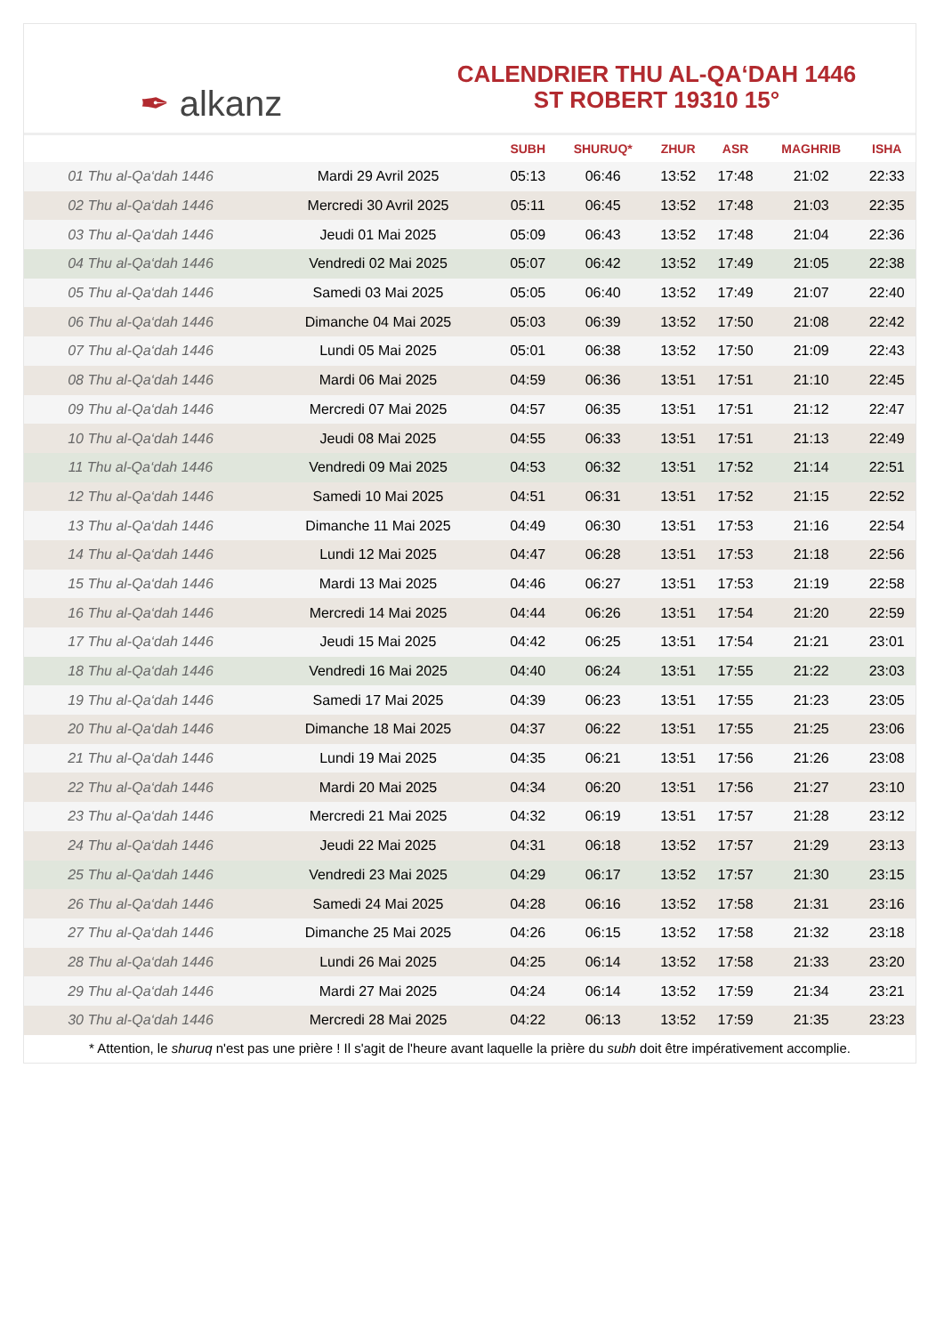✒ alkanz
CALENDRIER THU AL-QA‘DAH 1446
ST ROBERT 19310 15°
| | | SUBH | SHURUQ* | ZHUR | ASR | MAGHRIB | ISHA |
| --- | --- | --- | --- | --- | --- | --- | --- |
| 01 Thu al-Qa‘dah 1446 | Mardi 29 Avril 2025 | 05:13 | 06:46 | 13:52 | 17:48 | 21:02 | 22:33 |
| 02 Thu al-Qa‘dah 1446 | Mercredi 30 Avril 2025 | 05:11 | 06:45 | 13:52 | 17:48 | 21:03 | 22:35 |
| 03 Thu al-Qa‘dah 1446 | Jeudi 01 Mai 2025 | 05:09 | 06:43 | 13:52 | 17:48 | 21:04 | 22:36 |
| 04 Thu al-Qa‘dah 1446 | Vendredi 02 Mai 2025 | 05:07 | 06:42 | 13:52 | 17:49 | 21:05 | 22:38 |
| 05 Thu al-Qa‘dah 1446 | Samedi 03 Mai 2025 | 05:05 | 06:40 | 13:52 | 17:49 | 21:07 | 22:40 |
| 06 Thu al-Qa‘dah 1446 | Dimanche 04 Mai 2025 | 05:03 | 06:39 | 13:52 | 17:50 | 21:08 | 22:42 |
| 07 Thu al-Qa‘dah 1446 | Lundi 05 Mai 2025 | 05:01 | 06:38 | 13:52 | 17:50 | 21:09 | 22:43 |
| 08 Thu al-Qa‘dah 1446 | Mardi 06 Mai 2025 | 04:59 | 06:36 | 13:51 | 17:51 | 21:10 | 22:45 |
| 09 Thu al-Qa‘dah 1446 | Mercredi 07 Mai 2025 | 04:57 | 06:35 | 13:51 | 17:51 | 21:12 | 22:47 |
| 10 Thu al-Qa‘dah 1446 | Jeudi 08 Mai 2025 | 04:55 | 06:33 | 13:51 | 17:51 | 21:13 | 22:49 |
| 11 Thu al-Qa‘dah 1446 | Vendredi 09 Mai 2025 | 04:53 | 06:32 | 13:51 | 17:52 | 21:14 | 22:51 |
| 12 Thu al-Qa‘dah 1446 | Samedi 10 Mai 2025 | 04:51 | 06:31 | 13:51 | 17:52 | 21:15 | 22:52 |
| 13 Thu al-Qa‘dah 1446 | Dimanche 11 Mai 2025 | 04:49 | 06:30 | 13:51 | 17:53 | 21:16 | 22:54 |
| 14 Thu al-Qa‘dah 1446 | Lundi 12 Mai 2025 | 04:47 | 06:28 | 13:51 | 17:53 | 21:18 | 22:56 |
| 15 Thu al-Qa‘dah 1446 | Mardi 13 Mai 2025 | 04:46 | 06:27 | 13:51 | 17:53 | 21:19 | 22:58 |
| 16 Thu al-Qa‘dah 1446 | Mercredi 14 Mai 2025 | 04:44 | 06:26 | 13:51 | 17:54 | 21:20 | 22:59 |
| 17 Thu al-Qa‘dah 1446 | Jeudi 15 Mai 2025 | 04:42 | 06:25 | 13:51 | 17:54 | 21:21 | 23:01 |
| 18 Thu al-Qa‘dah 1446 | Vendredi 16 Mai 2025 | 04:40 | 06:24 | 13:51 | 17:55 | 21:22 | 23:03 |
| 19 Thu al-Qa‘dah 1446 | Samedi 17 Mai 2025 | 04:39 | 06:23 | 13:51 | 17:55 | 21:23 | 23:05 |
| 20 Thu al-Qa‘dah 1446 | Dimanche 18 Mai 2025 | 04:37 | 06:22 | 13:51 | 17:55 | 21:25 | 23:06 |
| 21 Thu al-Qa‘dah 1446 | Lundi 19 Mai 2025 | 04:35 | 06:21 | 13:51 | 17:56 | 21:26 | 23:08 |
| 22 Thu al-Qa‘dah 1446 | Mardi 20 Mai 2025 | 04:34 | 06:20 | 13:51 | 17:56 | 21:27 | 23:10 |
| 23 Thu al-Qa‘dah 1446 | Mercredi 21 Mai 2025 | 04:32 | 06:19 | 13:51 | 17:57 | 21:28 | 23:12 |
| 24 Thu al-Qa‘dah 1446 | Jeudi 22 Mai 2025 | 04:31 | 06:18 | 13:52 | 17:57 | 21:29 | 23:13 |
| 25 Thu al-Qa‘dah 1446 | Vendredi 23 Mai 2025 | 04:29 | 06:17 | 13:52 | 17:57 | 21:30 | 23:15 |
| 26 Thu al-Qa‘dah 1446 | Samedi 24 Mai 2025 | 04:28 | 06:16 | 13:52 | 17:58 | 21:31 | 23:16 |
| 27 Thu al-Qa‘dah 1446 | Dimanche 25 Mai 2025 | 04:26 | 06:15 | 13:52 | 17:58 | 21:32 | 23:18 |
| 28 Thu al-Qa‘dah 1446 | Lundi 26 Mai 2025 | 04:25 | 06:14 | 13:52 | 17:58 | 21:33 | 23:20 |
| 29 Thu al-Qa‘dah 1446 | Mardi 27 Mai 2025 | 04:24 | 06:14 | 13:52 | 17:59 | 21:34 | 23:21 |
| 30 Thu al-Qa‘dah 1446 | Mercredi 28 Mai 2025 | 04:22 | 06:13 | 13:52 | 17:59 | 21:35 | 23:23 |
* Attention, le shuruq n'est pas une prière ! Il s'agit de l'heure avant laquelle la prière du subh doit être impérativement accomplie.